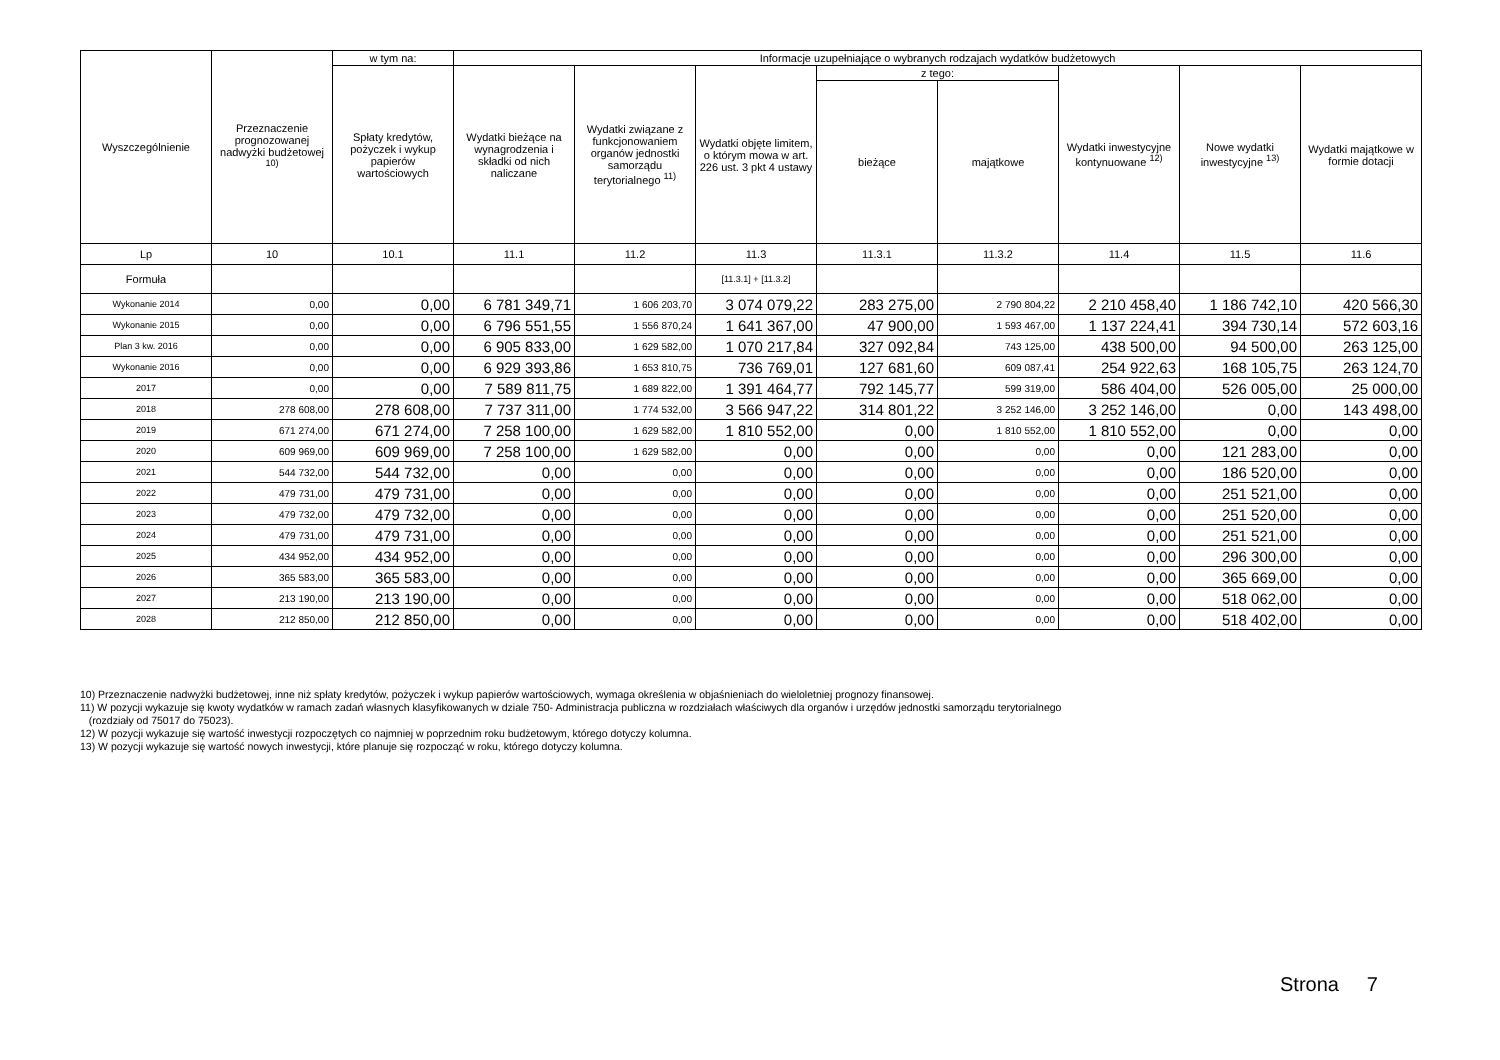| Wyszczególnienie | Przeznaczenie prognozowanej nadwyżki budżetowej <sup>10)</sup> | w tym na: | Informacje uzupełniające o wybranych rodzajach wydatków budżetowych | | | | | | | |
| --- | --- | --- | --- | --- | --- | --- | --- | --- | --- | --- |
| | | Spłaty kredytów, pożyczek i wykup papierów wartościowych | Wydatki bieżące na wynagrodzenia i składki od nich naliczane | Wydatki związane z funkcjonowaniem organów jednostki samorządu terytorialnego <sup>11)</sup> | Wydatki objęte limitem, o którym mowa w art. 226 ust. 3 pkt 4 ustawy | z tego: | | Wydatki inwestycyjne kontynuowane <sup>12)</sup> | Nowe wydatki inwestycyjne <sup>13)</sup> | Wydatki majątkowe w formie dotacji |
| | | | | | | bieżące | majątkowe | | | |
| Lp | 10 | 10.1 | 11.1 | 11.2 | 11.3 | 11.3.1 | 11.3.2 | 11.4 | 11.5 | 11.6 |
| Formuła | | | | | [11.3.1] + [11.3.2] | | | | | |
| Wykonanie 2014 | 0,00 | 0,00 | 6 781 349,71 | 1 606 203,70 | 3 074 079,22 | 283 275,00 | 2 790 804,22 | 2 210 458,40 | 1 186 742,10 | 420 566,30 |
| Wykonanie 2015 | 0,00 | 0,00 | 6 796 551,55 | 1 556 870,24 | 1 641 367,00 | 47 900,00 | 1 593 467,00 | 1 137 224,41 | 394 730,14 | 572 603,16 |
| Plan 3 kw. 2016 | 0,00 | 0,00 | 6 905 833,00 | 1 629 582,00 | 1 070 217,84 | 327 092,84 | 743 125,00 | 438 500,00 | 94 500,00 | 263 125,00 |
| Wykonanie 2016 | 0,00 | 0,00 | 6 929 393,86 | 1 653 810,75 | 736 769,01 | 127 681,60 | 609 087,41 | 254 922,63 | 168 105,75 | 263 124,70 |
| 2017 | 0,00 | 0,00 | 7 589 811,75 | 1 689 822,00 | 1 391 464,77 | 792 145,77 | 599 319,00 | 586 404,00 | 526 005,00 | 25 000,00 |
| 2018 | 278 608,00 | 278 608,00 | 7 737 311,00 | 1 774 532,00 | 3 566 947,22 | 314 801,22 | 3 252 146,00 | 3 252 146,00 | 0,00 | 143 498,00 |
| 2019 | 671 274,00 | 671 274,00 | 7 258 100,00 | 1 629 582,00 | 1 810 552,00 | 0,00 | 1 810 552,00 | 1 810 552,00 | 0,00 | 0,00 |
| 2020 | 609 969,00 | 609 969,00 | 7 258 100,00 | 1 629 582,00 | 0,00 | 0,00 | 0,00 | 0,00 | 121 283,00 | 0,00 |
| 2021 | 544 732,00 | 544 732,00 | 0,00 | 0,00 | 0,00 | 0,00 | 0,00 | 0,00 | 186 520,00 | 0,00 |
| 2022 | 479 731,00 | 479 731,00 | 0,00 | 0,00 | 0,00 | 0,00 | 0,00 | 0,00 | 251 521,00 | 0,00 |
| 2023 | 479 732,00 | 479 732,00 | 0,00 | 0,00 | 0,00 | 0,00 | 0,00 | 0,00 | 251 520,00 | 0,00 |
| 2024 | 479 731,00 | 479 731,00 | 0,00 | 0,00 | 0,00 | 0,00 | 0,00 | 0,00 | 251 521,00 | 0,00 |
| 2025 | 434 952,00 | 434 952,00 | 0,00 | 0,00 | 0,00 | 0,00 | 0,00 | 0,00 | 296 300,00 | 0,00 |
| 2026 | 365 583,00 | 365 583,00 | 0,00 | 0,00 | 0,00 | 0,00 | 0,00 | 0,00 | 365 669,00 | 0,00 |
| 2027 | 213 190,00 | 213 190,00 | 0,00 | 0,00 | 0,00 | 0,00 | 0,00 | 0,00 | 518 062,00 | 0,00 |
| 2028 | 212 850,00 | 212 850,00 | 0,00 | 0,00 | 0,00 | 0,00 | 0,00 | 0,00 | 518 402,00 | 0,00 |
10) Przeznaczenie nadwyżki budżetowej, inne niż spłaty kredytów, pożyczek i wykup papierów wartościowych, wymaga określenia w objaśnieniach do wieloletniej prognozy finansowej.
11) W pozycji wykazuje się kwoty wydatków w ramach zadań własnych klasyfikowanych w dziale 750- Administracja publiczna w rozdziałach właściwych dla organów i urzędów jednostki samorządu terytorialnego
(rozdziały od 75017 do 75023).
12) W pozycji wykazuje się wartość inwestycji rozpoczętych co najmniej w poprzednim roku budżetowym, którego dotyczy kolumna.
13) W pozycji wykazuje się wartość nowych inwestycji, które planuje się rozpocząć w roku, którego dotyczy kolumna.
Strona 7